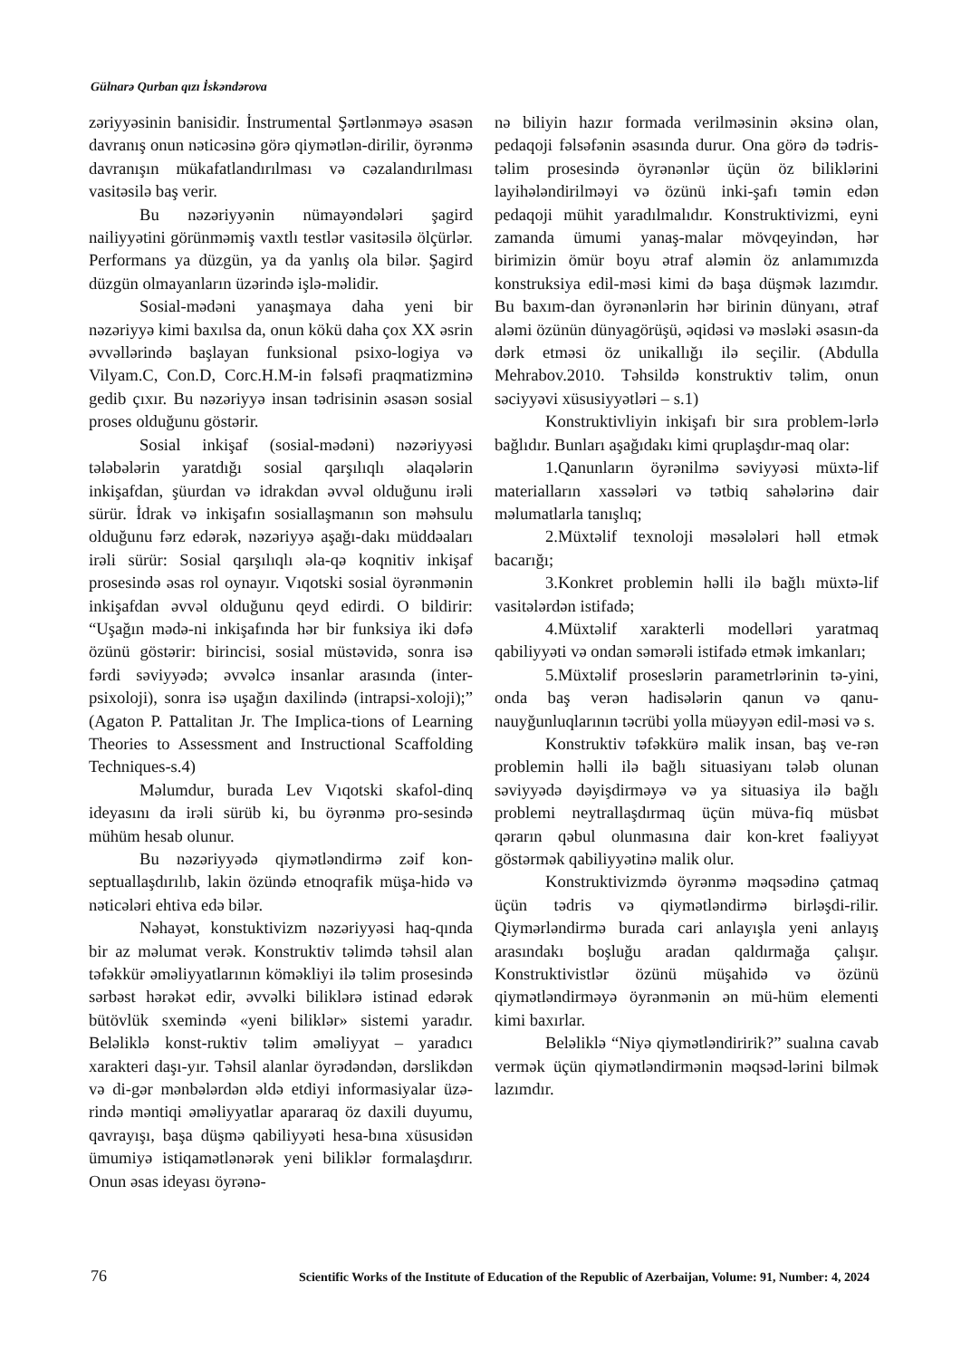Gülnarə Qurban qızı İskəndərova
zəriyyəsinin banisidir. İnstrumental Şərtlənməyə əsasən davranış onun nəticəsinə görə qiymətlən-dirilir, öyrənmə davranışın mükafatlandırılması və cəzalandırılması vasitəsilə baş verir.
Bu nəzəriyyənin nümayəndələri şagird nailiyyətini görünməmiş vaxtlı testlər vasitəsilə ölçürlər. Performans ya düzgün, ya da yanlış ola bilər. Şagird düzgün olmayanların üzərində işlə-məlidir.
Sosial-mədəni yanaşmaya daha yeni bir nəzəriyyə kimi baxılsa da, onun kökü daha çox XX əsrin əvvəllərində başlayan funksional psixo-logiya və Vilyam.C, Con.D, Corc.H.M-in fəlsəfi praqmatizminə gedib çıxır. Bu nəzəriyyə insan tədrisinin əsasən sosial proses olduğunu göstərir.
Sosial inkişaf (sosial-mədəni) nəzəriyyəsi tələbələrin yaratdığı sosial qarşılıqlı əlaqələrin inkişafdan, şüurdan və idrakdan əvvəl olduğunu irəli sürür. İdrak və inkişafın sosiallaşmanın son məhsulu olduğunu fərz edərək, nəzəriyyə aşağı-dakı müddəaları irəli sürür: Sosial qarşılıqlı əla-qə koqnitiv inkişaf prosesində əsas rol oynayır. Vıqotski sosial öyrənmənin inkişafdan əvvəl olduğunu qeyd edirdi. O bildirir: “Uşağın mədə-ni inkişafında hər bir funksiya iki dəfə özünü göstərir: birincisi, sosial müstəvidə, sonra isə fərdi səviyyədə; əvvəlcə insanlar arasında (inter-psixoloji), sonra isə uşağın daxilində (intrapsi-xoloji);” (Agaton P. Pattalitan Jr. The Implica-tions of Learning Theories to Assessment and Instructional Scaffolding Techniques-s.4)
Məlumdur, burada Lev Vıqotski skafol-dinq ideyasını da irəli sürüb ki, bu öyrənmə pro-sesində mühüm hesab olunur.
Bu nəzəriyyədə qiymətləndirmə zəif kon-septuallaşdırılıb, lakin özündə etnoqrafik müşa-hidə və nəticələri ehtiva edə bilər.
Nəhayət, konstuktivizm nəzəriyyəsi haq-qında bir az məlumat verək. Konstruktiv təlimdə təhsil alan təfəkkür əməliyyatlarının köməkliyi ilə təlim prosesində sərbəst hərəkət edir, əvvəlki biliklərə istinad edərək bütövlük sxemində «yeni biliklər» sistemi yaradır. Beləliklə konst-ruktiv təlim əməliyyat – yaradıcı xarakteri daşı-yır. Təhsil alanlar öyrədəndən, dərslikdən və di-gər mənbələrdən əldə etdiyi informasiyalar üzə-rində məntiqi əməliyyatlar apararaq öz daxili duyumu, qavrayışı, başa düşmə qabiliyyəti hesa-bına xüsusidən ümumiyə istiqamətlənərək yeni biliklər formalaşdırır. Onun əsas ideyası öyrənə-
nə biliyin hazır formada verilməsinin əksinə olan, pedaqoji fəlsəfənin əsasında durur. Ona görə də tədris-təlim prosesində öyrənənlər üçün öz biliklərini layihələndirilməyi və özünü inki-şafı təmin edən pedaqoji mühit yaradılmalıdır. Konstruktivizmi, eyni zamanda ümumi yanaş-malar mövqeyindən, hər birimizin ömür boyu ətraf aləmin öz anlamımızda konstruksiya edil-məsi kimi də başa düşmək lazımdır. Bu baxım-dan öyrənənlərin hər birinin dünyanı, ətraf aləmi özünün dünyagörüşü, əqidəsi və məsləki əsasın-da dərk etməsi öz unikallığı ilə seçilir. (Abdulla Mehrabov.2010. Təhsildə konstruktiv təlim, onun səciyyəvi xüsusiyyətləri – s.1)
Konstruktivliyin inkişafı bir sıra problem-lərlə bağlıdır. Bunları aşağıdakı kimi qruplaşdır-maq olar:
1.Qanunların öyrənilmə səviyyəsi müxtə-lif materialların xassələri və tətbiq sahələrinə dair məlumatlarla tanışlıq;
2.Müxtəlif texnoloji məsələləri həll etmək bacarığı;
3.Konkret problemin həlli ilə bağlı müxtə-lif vasitələrdən istifadə;
4.Müxtəlif xarakterli modelləri yaratmaq qabiliyyəti və ondan səmərəli istifadə etmək imkanları;
5.Müxtəlif proseslərin parametrlərinin tə-yini, onda baş verən hadisələrin qanun və qanu-nauyğunluqlarının təcrübi yolla müəyyən edil-məsi və s.
Konstruktiv təfəkkürə malik insan, baş ve-rən problemin həlli ilə bağlı situasiyanı tələb olunan səviyyədə dəyişdirməyə və ya situasiya ilə bağlı problemi neytrallaşdırmaq üçün müva-fiq müsbət qərarın qəbul olunmasına dair kon-kret fəaliyyət göstərmək qabiliyyətinə malik olur.
Konstruktivizmdə öyrənmə məqsədinə çatmaq üçün tədris və qiymətləndirmə birləşdi-rilir. Qiymərləndirmə burada cari anlayışla yeni anlayış arasındakı boşluğu aradan qaldırmağa çalışır. Konstruktivistlər özünü müşahidə və özünü qiymətləndirməyə öyrənmənin ən mü-hüm elementi kimi baxırlar.
Beləliklə “Niyə qiymətləndiririk?” sualına cavab vermək üçün qiymətləndirmənin məqsəd-lərini bilmək lazımdır.
76 Scientific Works of the Institute of Education of the Republic of Azerbaijan, Volume: 91, Number: 4, 2024